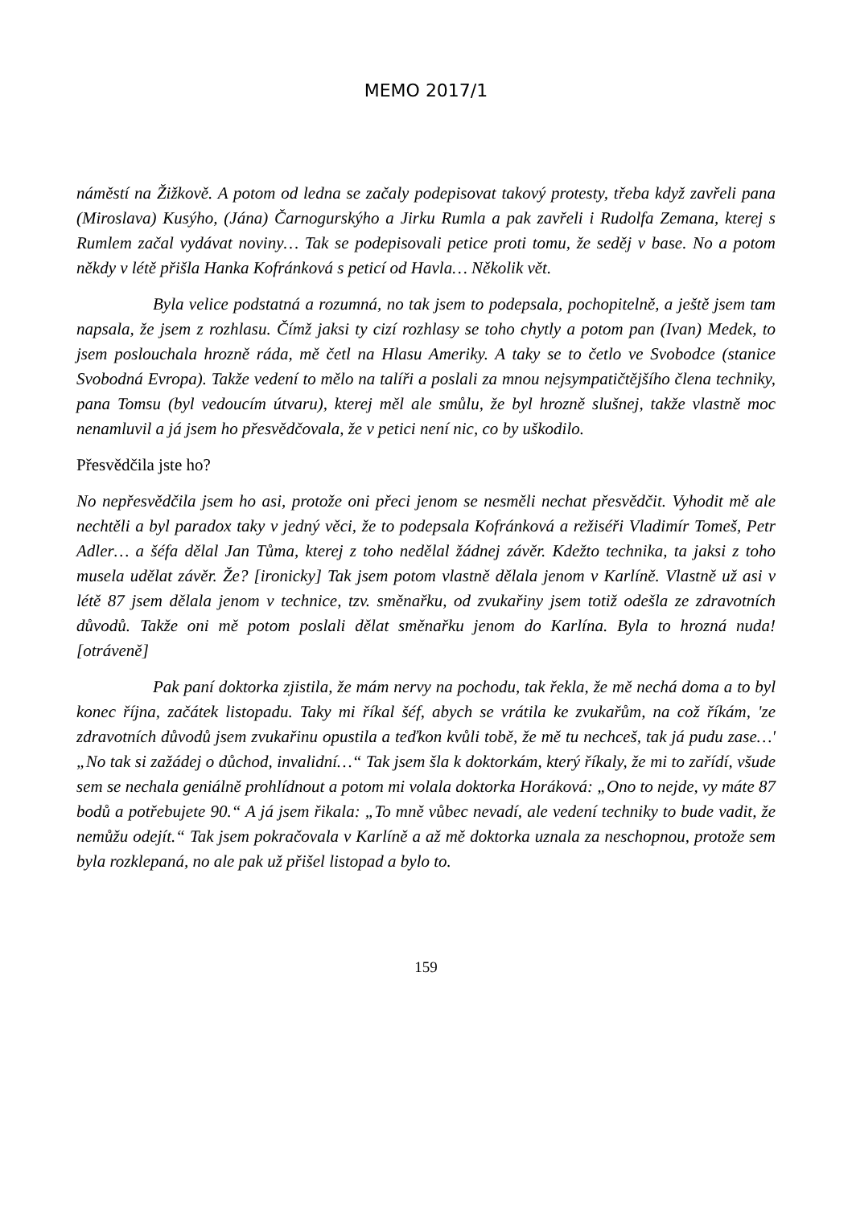MEMO 2017/1
náměstí na Žižkově. A potom od ledna se začaly podepisovat takový protesty, třeba když zavřeli pana (Miroslava) Kusýho, (Jána) Čarnogurskýho a Jirku Rumla a pak zavřeli i Rudolfa Zemana, kterej s Rumlem začal vydávat noviny… Tak se podepisovali petice proti tomu, že seděj v base. No a potom někdy v létě přišla Hanka Kofránková s peticí od Havla… Několik vět.
Byla velice podstatná a rozumná, no tak jsem to podepsala, pochopitelně, a ještě jsem tam napsala, že jsem z rozhlasu. Čímž jaksi ty cizí rozhlasy se toho chytly a potom pan (Ivan) Medek, to jsem poslouchala hrozně ráda, mě četl na Hlasu Ameriky. A taky se to četlo ve Svobodce (stanice Svobodná Evropa). Takže vedení to mělo na talíři a poslali za mnou nejsympatičtějšího člena techniky, pana Tomsu (byl vedoucím útvaru), kterej měl ale smůlu, že byl hrozně slušnej, takže vlastně moc nenamluvil a já jsem ho přesvědčovala, že v petici není nic, co by uškodilo.
Přesvědčila jste ho?
No nepřesvědčila jsem ho asi, protože oni přeci jenom se nesměli nechat přesvědčit. Vyhodit mě ale nechtěli a byl paradox taky v jedný věci, že to podepsala Kofránková a režiséři Vladimír Tomeš, Petr Adler… a šéfa dělal Jan Tůma, kterej z toho nedělal žádnej závěr. Kdežto technika, ta jaksi z toho musela udělat závěr. Že? [ironicky] Tak jsem potom vlastně dělala jenom v Karlíně. Vlastně už asi v létě 87 jsem dělala jenom v technice, tzv. směnařku, od zvukařiny jsem totiž odešla ze zdravotních důvodů. Takže oni mě potom poslali dělat směnařku jenom do Karlína. Byla to hrozná nuda! [otráveně]
Pak paní doktorka zjistila, že mám nervy na pochodu, tak řekla, že mě nechá doma a to byl konec října, začátek listopadu. Taky mi říkal šéf, abych se vrátila ke zvukařům, na což říkám, 'ze zdravotních důvodů jsem zvukařinu opustila a teďkon kvůli tobě, že mě tu nechceš, tak já pudu zase…' „No tak si zažádej o důchod, invalidní…“ Tak jsem šla k doktorkám, který říkaly, že mi to zařídí, všude sem se nechala geniálně prohlídnout a potom mi volala doktorka Horáková: „Ono to nejde, vy máte 87 bodů a potřebujete 90.“ A já jsem řikala: „To mně vůbec nevadí, ale vedení techniky to bude vadit, že nemůžu odejít.“ Tak jsem pokračovala v Karlíně a až mě doktorka uznala za neschopnou, protože sem byla rozklepaná, no ale pak už přišel listopad a bylo to.
159